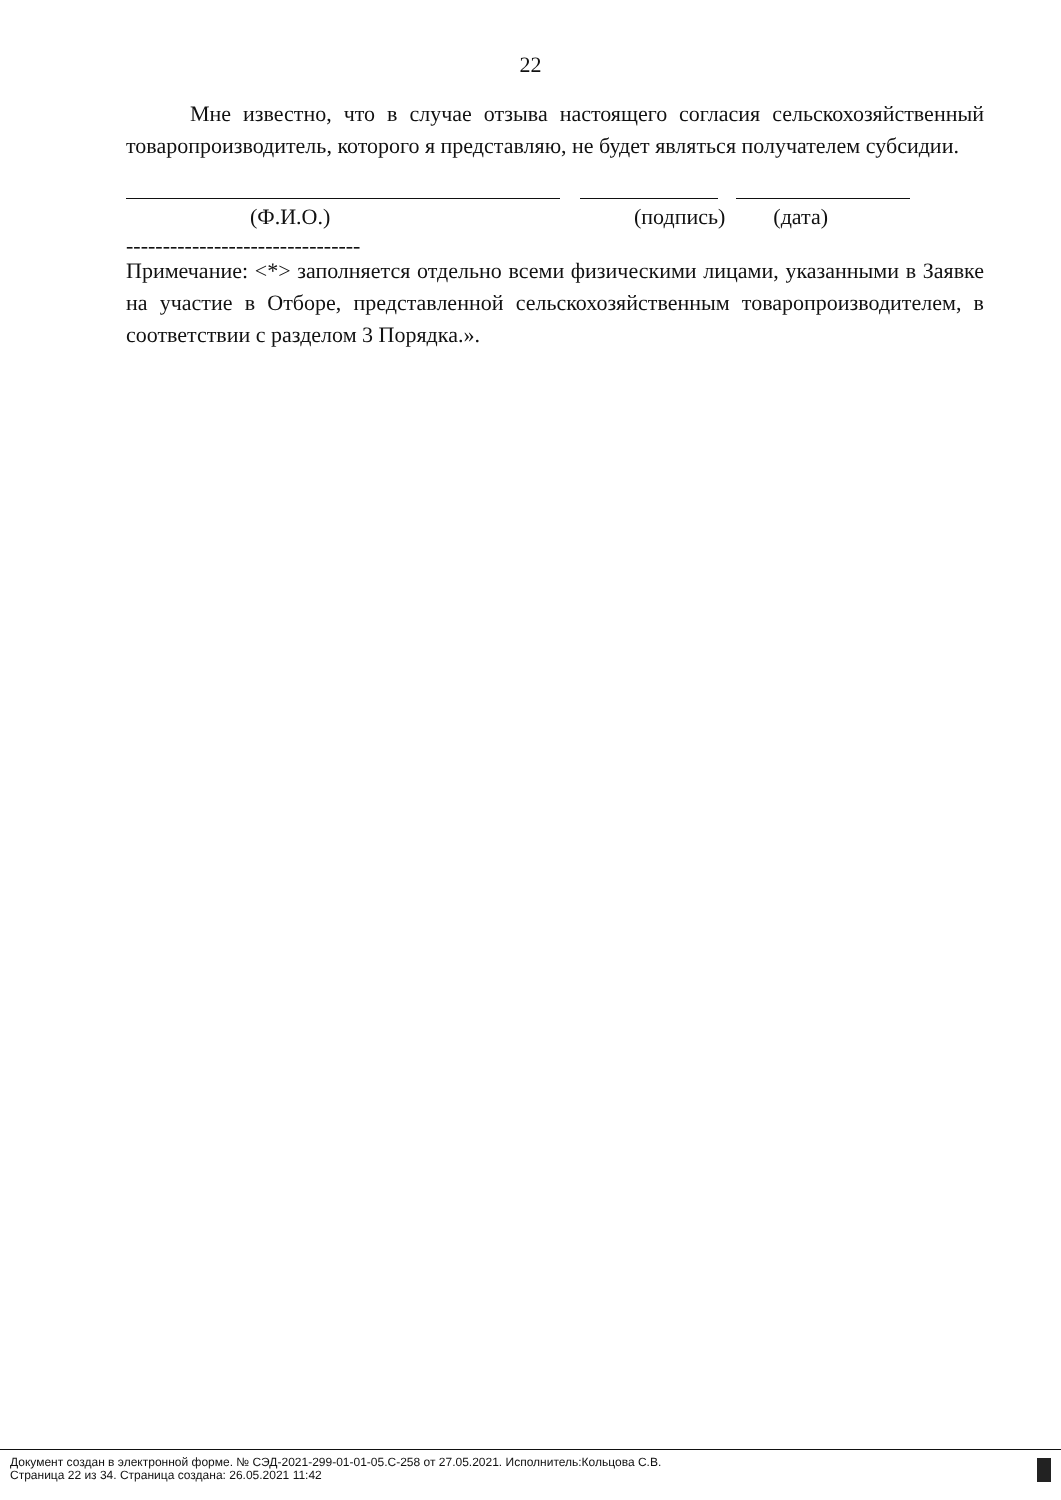22
Мне известно, что в случае отзыва настоящего согласия сельскохозяйственный товаропроизводитель, которого я представляю, не будет являться получателем субсидии.
(Ф.И.О.) (подпись) (дата)
--------------------------------
Примечание: <*> заполняется отдельно всеми физическими лицами, указанными в Заявке на участие в Отборе, представленной сельскохозяйственным товаропроизводителем, в соответствии с разделом 3 Порядка.».
Документ создан в электронной форме. № СЭД-2021-299-01-01-05.С-258 от 27.05.2021. Исполнитель:Кольцова С.В.
Страница 22 из 34. Страница создана: 26.05.2021 11:42